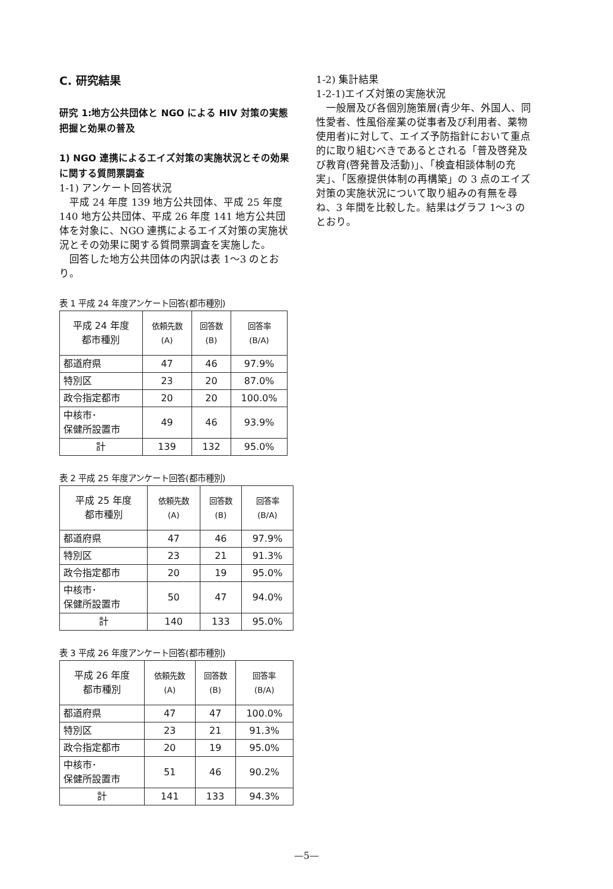C. 研究結果
研究 1:地方公共団体と NGO による HIV 対策の実態把握と効果の普及
1) NGO 連携によるエイズ対策の実施状況とその効果に関する質問票調査
1-1) アンケート回答状況
　平成 24 年度 139 地方公共団体、平成 25 年度 140 地方公共団体、平成 26 年度 141 地方公共団体を対象に、NGO 連携によるエイズ対策の実施状況とその効果に関する質問票調査を実施した。
　回答した地方公共団体の内訳は表 1～3 のとおり。
表 1 平成 24 年度アンケート回答(都市種別)
| 平成 24 年度 都市種別 | 依頼先数 (A) | 回答数 (B) | 回答率 (B/A) |
| --- | --- | --- | --- |
| 都道府県 | 47 | 46 | 97.9% |
| 特別区 | 23 | 20 | 87.0% |
| 政令指定都市 | 20 | 20 | 100.0% |
| 中核市･ 保健所設置市 | 49 | 46 | 93.9% |
| 計 | 139 | 132 | 95.0% |
表 2 平成 25 年度アンケート回答(都市種別)
| 平成 25 年度 都市種別 | 依頼先数 (A) | 回答数 (B) | 回答率 (B/A) |
| --- | --- | --- | --- |
| 都道府県 | 47 | 46 | 97.9% |
| 特別区 | 23 | 21 | 91.3% |
| 政令指定都市 | 20 | 19 | 95.0% |
| 中核市･ 保健所設置市 | 50 | 47 | 94.0% |
| 計 | 140 | 133 | 95.0% |
表 3 平成 26 年度アンケート回答(都市種別)
| 平成 26 年度 都市種別 | 依頼先数 (A) | 回答数 (B) | 回答率 (B/A) |
| --- | --- | --- | --- |
| 都道府県 | 47 | 47 | 100.0% |
| 特別区 | 23 | 21 | 91.3% |
| 政令指定都市 | 20 | 19 | 95.0% |
| 中核市･ 保健所設置市 | 51 | 46 | 90.2% |
| 計 | 141 | 133 | 94.3% |
1-2) 集計結果
1-2-1)エイズ対策の実施状況
　一般層及び各個別施策層(青少年、外国人、同性愛者、性風俗産業の従事者及び利用者、薬物使用者)に対して、エイズ予防指針において重点的に取り組むべきであるとされる「普及啓発及び教育(啓発普及活動)」、「検査相談体制の充実」、「医療提供体制の再構築」の 3 点のエイズ対策の実施状況について取り組みの有無を尋ね、3 年間を比較した。結果はグラフ 1～3 のとおり。
—5—